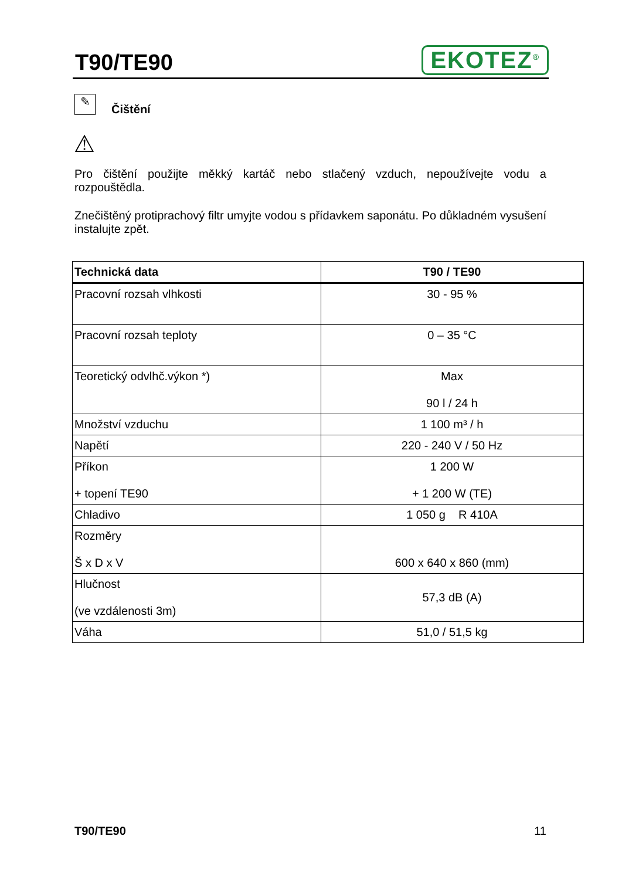T90/TE90
EKOTEZ<sup>®</sup>
✎
Čištění
⚠
Pro čištění použijte měkký kartáč nebo stlačený vzduch, nepoužívejte vodu a rozpouštědla.
Znečištěný protiprachový filtr umyjte vodou s přídavkem saponátu. Po důkladném vysušení instalujte zpět.
| Technická data | T90 / TE90 |
| --- | --- |
| Pracovní rozsah vlhkosti | 30 - 95 % |
| Pracovní rozsah teploty | 0 – 35 °C |
| Teoretický odvlhč.výkon *) | Max 90 l / 24 h |
| Množství vzduchu | 1 100 m³ / h |
| Napětí | 220 - 240 V / 50 Hz |
| Příkon + topení TE90 | 1 200 W + 1 200 W (TE) |
| Chladivo | 1 050 g R 410A |
| Rozměry Š x D x V | 600 x 640 x 860 (mm) |
| Hlučnost (ve vzdálenosti 3m) | 57,3 dB (A) |
| Váha | 51,0 / 51,5 kg |
T90/TE90 11